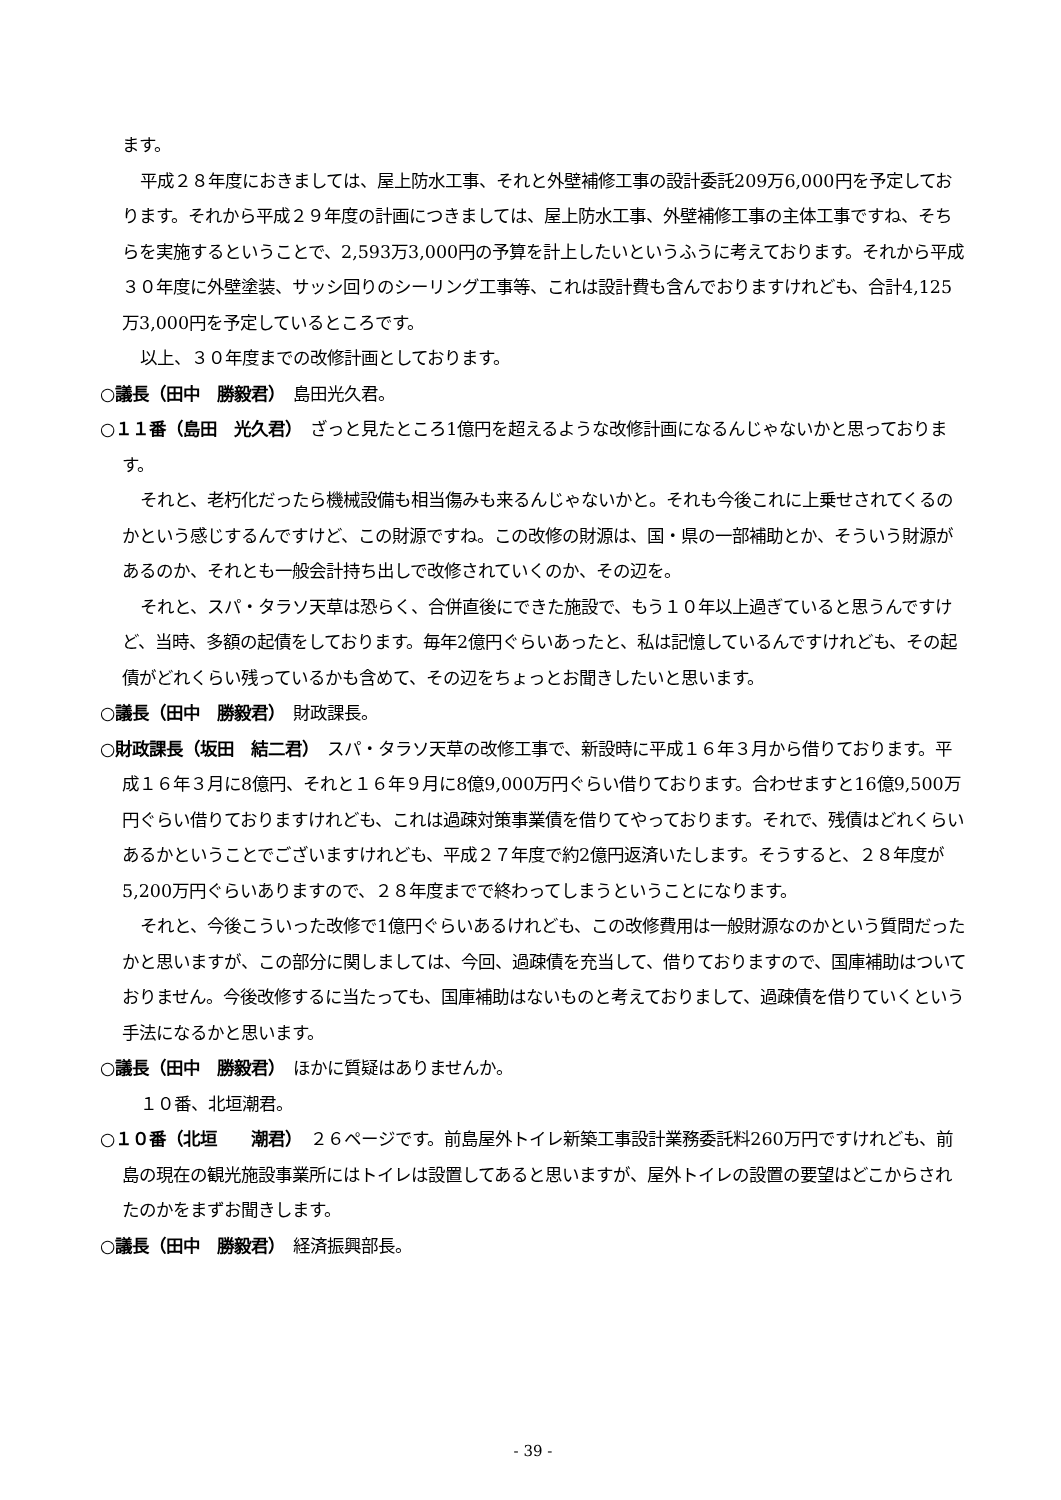ます。
平成２８年度におきましては、屋上防水工事、それと外壁補修工事の設計委託209万6,000円を予定しております。それから平成２９年度の計画につきましては、屋上防水工事、外壁補修工事の主体工事ですね、そちらを実施するということで、2,593万3,000円の予算を計上したいというふうに考えております。それから平成３０年度に外壁塗装、サッシ回りのシーリング工事等、これは設計費も含んでおりますけれども、合計4,125万3,000円を予定しているところです。
以上、３０年度までの改修計画としております。
○議長（田中　勝毅君）　島田光久君。
○１１番（島田　光久君）　ざっと見たところ1億円を超えるような改修計画になるんじゃないかと思っております。
それと、老朽化だったら機械設備も相当傷みも来るんじゃないかと。それも今後これに上乗せされてくるのかという感じするんですけど、この財源ですね。この改修の財源は、国・県の一部補助とか、そういう財源があるのか、それとも一般会計持ち出しで改修されていくのか、その辺を。
それと、スパ・タラソ天草は恐らく、合併直後にできた施設で、もう１０年以上過ぎていると思うんですけど、当時、多額の起債をしております。毎年2億円ぐらいあったと、私は記憶しているんですけれども、その起債がどれくらい残っているかも含めて、その辺をちょっとお聞きしたいと思います。
○議長（田中　勝毅君）　財政課長。
○財政課長（坂田　結二君）　スパ・タラソ天草の改修工事で、新設時に平成１６年３月から借りております。平成１６年３月に8億円、それと１６年９月に8億9,000万円ぐらい借りております。合わせますと16億9,500万円ぐらい借りておりますけれども、これは過疎対策事業債を借りてやっております。それで、残債はどれくらいあるかということでございますけれども、平成２７年度で約2億円返済いたします。そうすると、２８年度が5,200万円ぐらいありますので、２８年度までで終わってしまうということになります。
それと、今後こういった改修で1億円ぐらいあるけれども、この改修費用は一般財源なのかという質問だったかと思いますが、この部分に関しましては、今回、過疎債を充当して、借りておりますので、国庫補助はついておりません。今後改修するに当たっても、国庫補助はないものと考えておりまして、過疎債を借りていくという手法になるかと思います。
○議長（田中　勝毅君）　ほかに質疑はありませんか。
１０番、北垣潮君。
○１０番（北垣　　潮君）　２６ページです。前島屋外トイレ新築工事設計業務委託料260万円ですけれども、前島の現在の観光施設事業所にはトイレは設置してあると思いますが、屋外トイレの設置の要望はどこからされたのかをまずお聞きします。
○議長（田中　勝毅君）　経済振興部長。
- 39 -